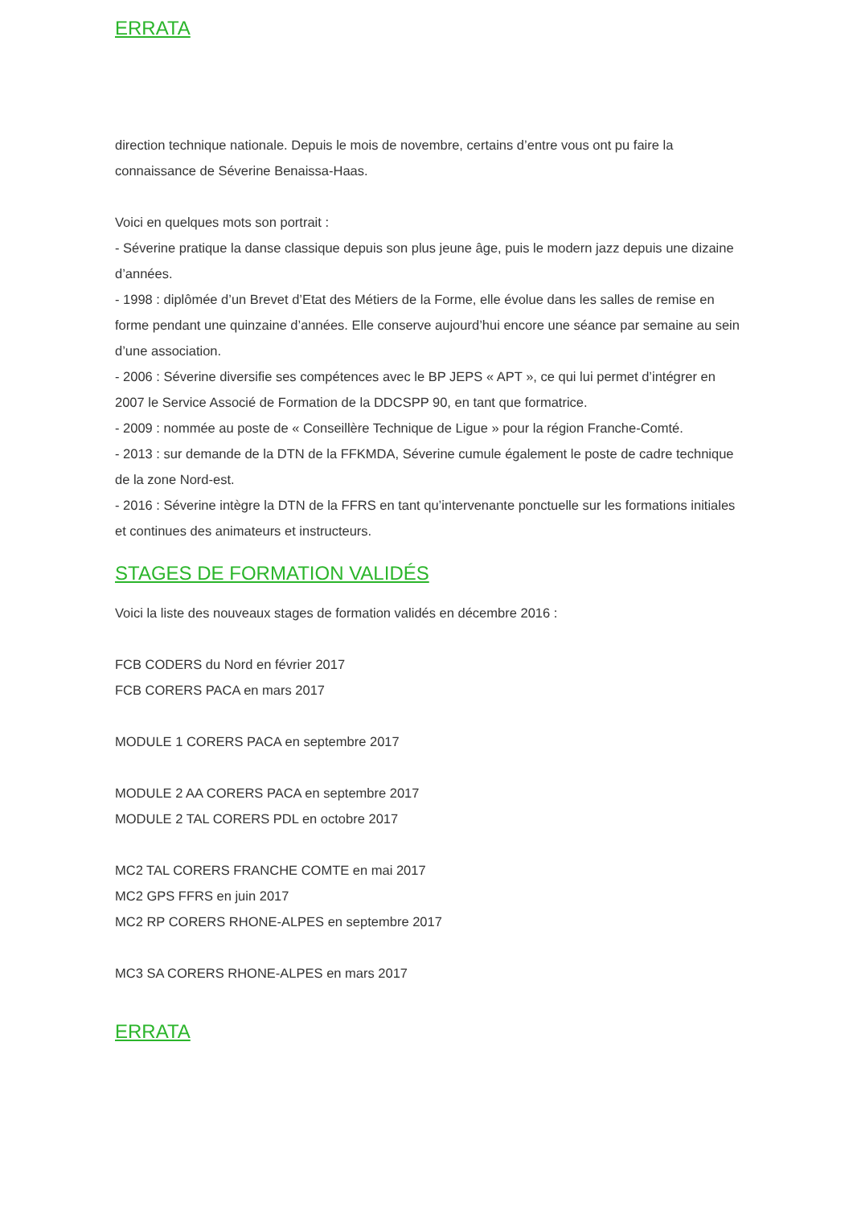ERRATA
direction technique nationale. Depuis le mois de novembre, certains d’entre vous ont pu faire la connaissance de Séverine Benaissa-Haas.
Voici en quelques mots son portrait :
- Séverine pratique la danse classique depuis son plus jeune âge, puis le modern jazz depuis une dizaine d’années.
- 1998 : diplômée d’un Brevet d’Etat des Métiers de la Forme, elle évolue dans les salles de remise en forme pendant une quinzaine d’années. Elle conserve aujourd’hui encore une séance par semaine au sein d’une association.
- 2006 : Séverine diversifie ses compétences avec le BP JEPS « APT », ce qui lui permet d’intégrer en 2007 le Service Associé de Formation de la DDCSPP 90, en tant que formatrice.
- 2009 : nommée au poste de « Conseillère Technique de Ligue » pour la région Franche-Comté.
- 2013 : sur demande de la DTN de la FFKMDA, Séverine cumule également le poste de cadre technique de la zone Nord-est.
- 2016 : Séverine intègre la DTN de la FFRS en tant qu’intervenante ponctuelle sur les formations initiales et continues des animateurs et instructeurs.
STAGES DE FORMATION VALIDÉS
Voici la liste des nouveaux stages de formation validés en décembre 2016 :
FCB CODERS du Nord en février 2017
FCB CORERS PACA en mars 2017
MODULE 1 CORERS PACA en septembre 2017
MODULE 2 AA CORERS PACA en septembre 2017
MODULE 2 TAL CORERS PDL en octobre 2017
MC2 TAL CORERS FRANCHE COMTE en mai 2017
MC2 GPS FFRS en juin 2017
MC2 RP CORERS RHONE-ALPES en septembre 2017
MC3 SA CORERS RHONE-ALPES en mars 2017
ERRATA